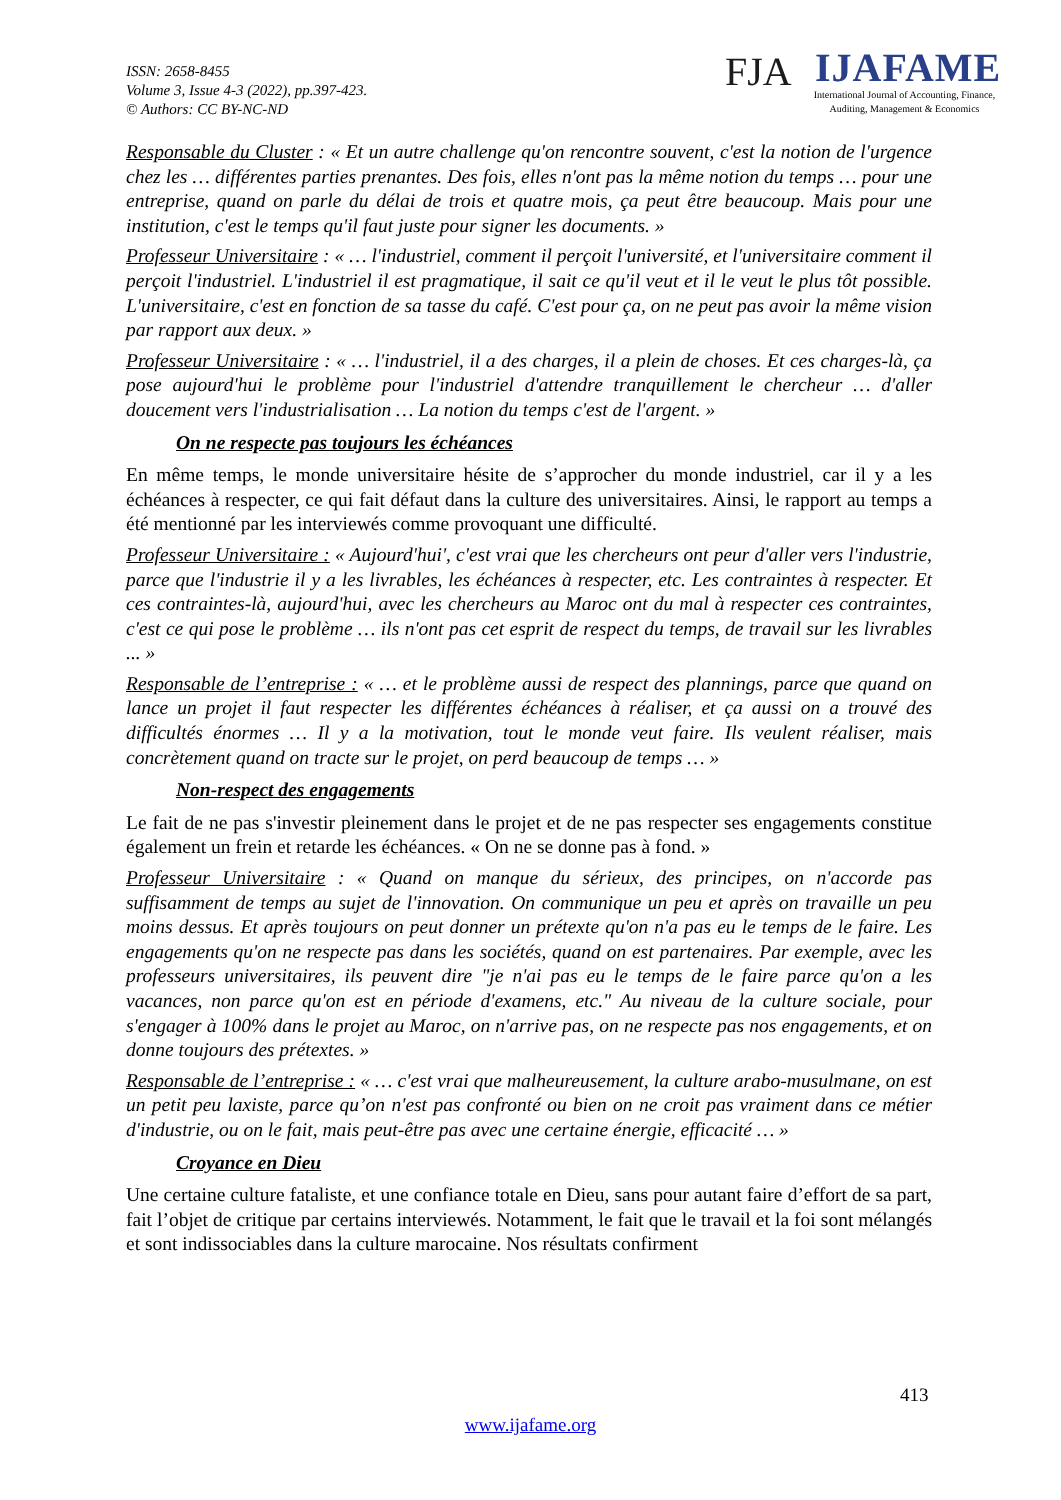ISSN: 2658-8455
Volume 3, Issue 4-3 (2022), pp.397-423.
© Authors: CC BY-NC-ND
FJA IJAFAME
International Journal of Accounting, Finance,
Auditing, Management & Economics
Responsable du Cluster : « Et un autre challenge qu'on rencontre souvent, c'est la notion de l'urgence chez les … différentes parties prenantes. Des fois, elles n'ont pas la même notion du temps … pour une entreprise, quand on parle du délai de trois et quatre mois, ça peut être beaucoup. Mais pour une institution, c'est le temps qu'il faut juste pour signer les documents. »
Professeur Universitaire : « … l'industriel, comment il perçoit l'université, et l'universitaire comment il perçoit l'industriel. L'industriel il est pragmatique, il sait ce qu'il veut et il le veut le plus tôt possible. L'universitaire, c'est en fonction de sa tasse du café. C'est pour ça, on ne peut pas avoir la même vision par rapport aux deux. »
Professeur Universitaire : « … l'industriel, il a des charges, il a plein de choses. Et ces charges-là, ça pose aujourd'hui le problème pour l'industriel d'attendre tranquillement le chercheur … d'aller doucement vers l'industrialisation … La notion du temps c'est de l'argent. »
On ne respecte pas toujours les échéances
En même temps, le monde universitaire hésite de s’approcher du monde industriel, car il y a les échéances à respecter, ce qui fait défaut dans la culture des universitaires. Ainsi, le rapport au temps a été mentionné par les interviewés comme provoquant une difficulté.
Professeur Universitaire : « Aujourd'hui', c'est vrai que les chercheurs ont peur d'aller vers l'industrie, parce que l'industrie il y a les livrables, les échéances à respecter, etc. Les contraintes à respecter. Et ces contraintes-là, aujourd'hui, avec les chercheurs au Maroc ont du mal à respecter ces contraintes, c'est ce qui pose le problème … ils n'ont pas cet esprit de respect du temps, de travail sur les livrables ... »
Responsable de l’entreprise : « … et le problème aussi de respect des plannings, parce que quand on lance un projet il faut respecter les différentes échéances à réaliser, et ça aussi on a trouvé des difficultés énormes … Il y a la motivation, tout le monde veut faire. Ils veulent réaliser, mais concrètement quand on tracte sur le projet, on perd beaucoup de temps … »
Non-respect des engagements
Le fait de ne pas s'investir pleinement dans le projet et de ne pas respecter ses engagements constitue également un frein et retarde les échéances. « On ne se donne pas à fond. »
Professeur Universitaire : « Quand on manque du sérieux, des principes, on n'accorde pas suffisamment de temps au sujet de l'innovation. On communique un peu et après on travaille un peu moins dessus. Et après toujours on peut donner un prétexte qu'on n'a pas eu le temps de le faire. Les engagements qu'on ne respecte pas dans les sociétés, quand on est partenaires. Par exemple, avec les professeurs universitaires, ils peuvent dire "je n'ai pas eu le temps de le faire parce qu'on a les vacances, non parce qu'on est en période d'examens, etc." Au niveau de la culture sociale, pour s'engager à 100% dans le projet au Maroc, on n'arrive pas, on ne respecte pas nos engagements, et on donne toujours des prétextes. »
Responsable de l’entreprise : « … c'est vrai que malheureusement, la culture arabo-musulmane, on est un petit peu laxiste, parce qu’on n'est pas confronté ou bien on ne croit pas vraiment dans ce métier d'industrie, ou on le fait, mais peut-être pas avec une certaine énergie, efficacité … »
Croyance en Dieu
Une certaine culture fataliste, et une confiance totale en Dieu, sans pour autant faire d’effort de sa part, fait l’objet de critique par certains interviewés. Notamment, le fait que le travail et la foi sont mélangés et sont indissociables dans la culture marocaine. Nos résultats confirment
413
www.ijafame.org